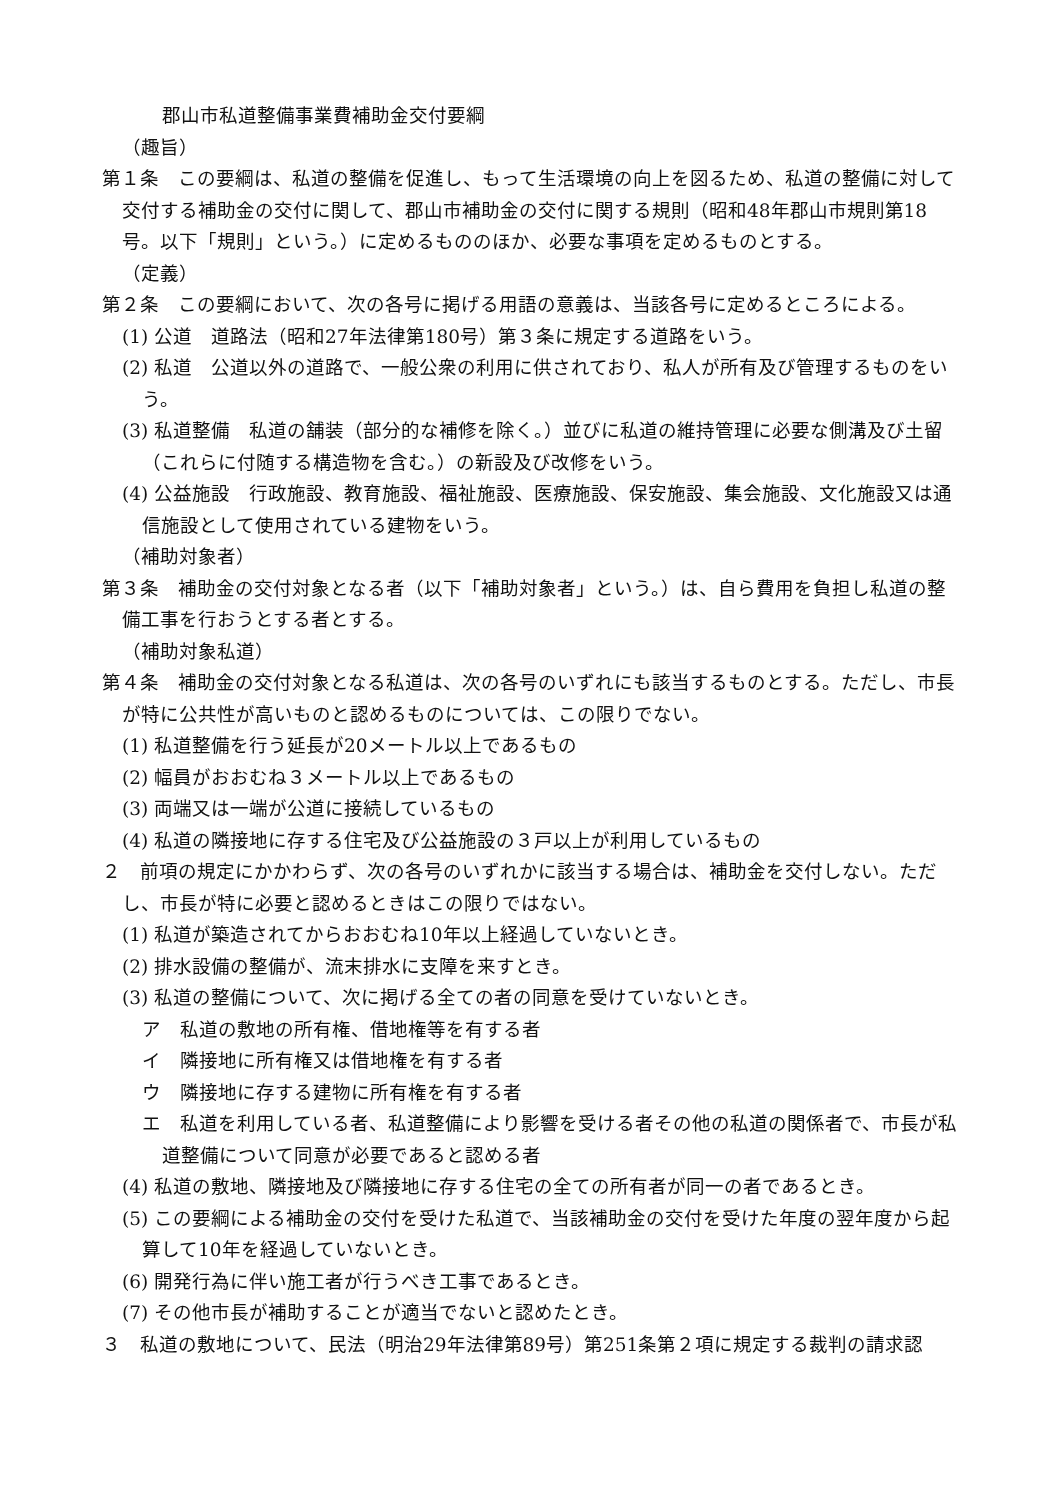郡山市私道整備事業費補助金交付要綱
（趣旨）
第１条　この要綱は、私道の整備を促進し、もって生活環境の向上を図るため、私道の整備に対して交付する補助金の交付に関して、郡山市補助金の交付に関する規則（昭和48年郡山市規則第18号。以下「規則」という。）に定めるもののほか、必要な事項を定めるものとする。
（定義）
第２条　この要綱において、次の各号に掲げる用語の意義は、当該各号に定めるところによる。
(1) 公道　道路法（昭和27年法律第180号）第３条に規定する道路をいう。
(2) 私道　公道以外の道路で、一般公衆の利用に供されており、私人が所有及び管理するものをいう。
(3) 私道整備　私道の舗装（部分的な補修を除く。）並びに私道の維持管理に必要な側溝及び土留（これらに付随する構造物を含む。）の新設及び改修をいう。
(4) 公益施設　行政施設、教育施設、福祉施設、医療施設、保安施設、集会施設、文化施設又は通信施設として使用されている建物をいう。
（補助対象者）
第３条　補助金の交付対象となる者（以下「補助対象者」という。）は、自ら費用を負担し私道の整備工事を行おうとする者とする。
（補助対象私道）
第４条　補助金の交付対象となる私道は、次の各号のいずれにも該当するものとする。ただし、市長が特に公共性が高いものと認めるものについては、この限りでない。
(1) 私道整備を行う延長が20メートル以上であるもの
(2) 幅員がおおむね３メートル以上であるもの
(3) 両端又は一端が公道に接続しているもの
(4) 私道の隣接地に存する住宅及び公益施設の３戸以上が利用しているもの
２　前項の規定にかかわらず、次の各号のいずれかに該当する場合は、補助金を交付しない。ただし、市長が特に必要と認めるときはこの限りではない。
(1) 私道が築造されてからおおむね10年以上経過していないとき。
(2) 排水設備の整備が、流末排水に支障を来すとき。
(3) 私道の整備について、次に掲げる全ての者の同意を受けていないとき。
ア　私道の敷地の所有権、借地権等を有する者
イ　隣接地に所有権又は借地権を有する者
ウ　隣接地に存する建物に所有権を有する者
エ　私道を利用している者、私道整備により影響を受ける者その他の私道の関係者で、市長が私道整備について同意が必要であると認める者
(4) 私道の敷地、隣接地及び隣接地に存する住宅の全ての所有者が同一の者であるとき。
(5) この要綱による補助金の交付を受けた私道で、当該補助金の交付を受けた年度の翌年度から起算して10年を経過していないとき。
(6) 開発行為に伴い施工者が行うべき工事であるとき。
(7) その他市長が補助することが適当でないと認めたとき。
３　私道の敷地について、民法（明治29年法律第89号）第251条第２項に規定する裁判の請求認